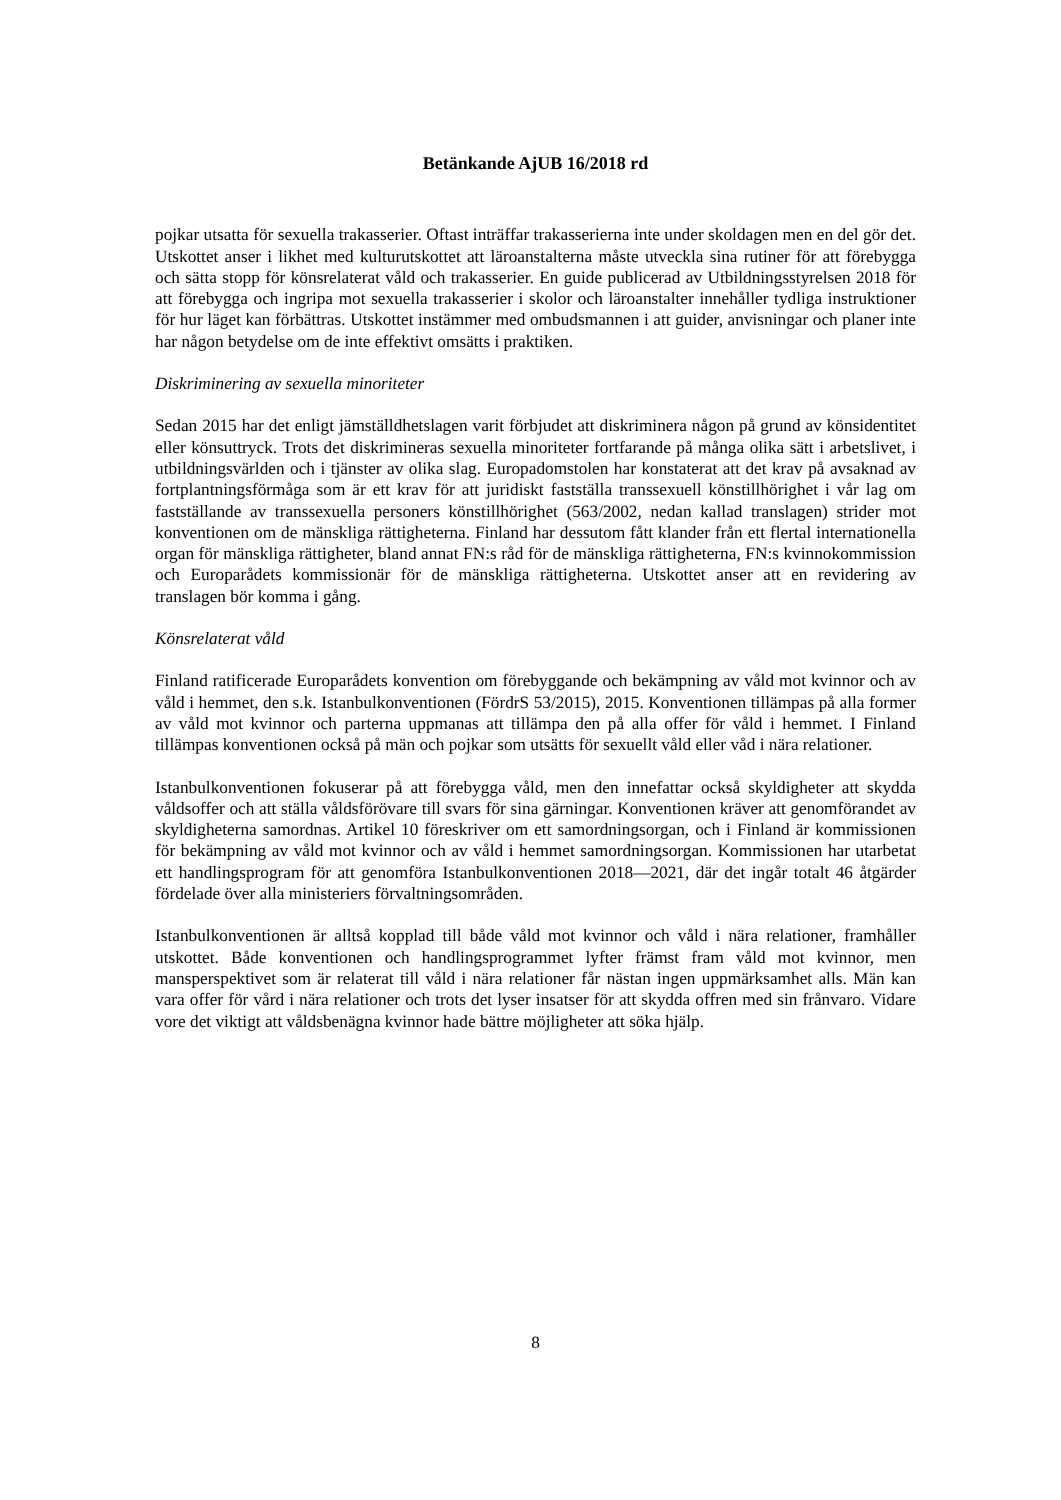Betänkande AjUB 16/2018 rd
pojkar utsatta för sexuella trakasserier. Oftast inträffar trakasserierna inte under skoldagen men en del gör det. Utskottet anser i likhet med kulturutskottet att läroanstalterna måste utveckla sina rutiner för att förebygga och sätta stopp för könsrelaterat våld och trakasserier. En guide publicerad av Utbildningsstyrelsen 2018 för att förebygga och ingripa mot sexuella trakasserier i skolor och läroanstalter innehåller tydliga instruktioner för hur läget kan förbättras. Utskottet instämmer med ombudsmannen i att guider, anvisningar och planer inte har någon betydelse om de inte effektivt omsätts i praktiken.
Diskriminering av sexuella minoriteter
Sedan 2015 har det enligt jämställdhetslagen varit förbjudet att diskriminera någon på grund av könsidentitet eller könsuttryck. Trots det diskrimineras sexuella minoriteter fortfarande på många olika sätt i arbetslivet, i utbildningsvärlden och i tjänster av olika slag. Europadomstolen har konstaterat att det krav på avsaknad av fortplantningsförmåga som är ett krav för att juridiskt fastställa transsexuell könstillhörighet i vår lag om fastställande av transsexuella personers könstillhörighet (563/2002, nedan kallad translagen) strider mot konventionen om de mänskliga rättigheterna. Finland har dessutom fått klander från ett flertal internationella organ för mänskliga rättigheter, bland annat FN:s råd för de mänskliga rättigheterna, FN:s kvinnokommission och Europarådets kommissionär för de mänskliga rättigheterna. Utskottet anser att en revidering av translagen bör komma i gång.
Könsrelaterat våld
Finland ratificerade Europarådets konvention om förebyggande och bekämpning av våld mot kvinnor och av våld i hemmet, den s.k. Istanbulkonventionen (FördrS 53/2015), 2015. Konventionen tillämpas på alla former av våld mot kvinnor och parterna uppmanas att tillämpa den på alla offer för våld i hemmet. I Finland tillämpas konventionen också på män och pojkar som utsätts för sexuellt våld eller våd i nära relationer.
Istanbulkonventionen fokuserar på att förebygga våld, men den innefattar också skyldigheter att skydda våldsoffer och att ställa våldsförövare till svars för sina gärningar. Konventionen kräver att genomförandet av skyldigheterna samordnas. Artikel 10 föreskriver om ett samordningsorgan, och i Finland är kommissionen för bekämpning av våld mot kvinnor och av våld i hemmet samordningsorgan. Kommissionen har utarbetat ett handlingsprogram för att genomföra Istanbulkonventionen 2018—2021, där det ingår totalt 46 åtgärder fördelade över alla ministeriers förvaltningsområden.
Istanbulkonventionen är alltså kopplad till både våld mot kvinnor och våld i nära relationer, framhåller utskottet. Både konventionen och handlingsprogrammet lyfter främst fram våld mot kvinnor, men mansperspektivet som är relaterat till våld i nära relationer får nästan ingen uppmärksamhet alls. Män kan vara offer för vård i nära relationer och trots det lyser insatser för att skydda offren med sin frånvaro. Vidare vore det viktigt att våldsbenägna kvinnor hade bättre möjligheter att söka hjälp.
8